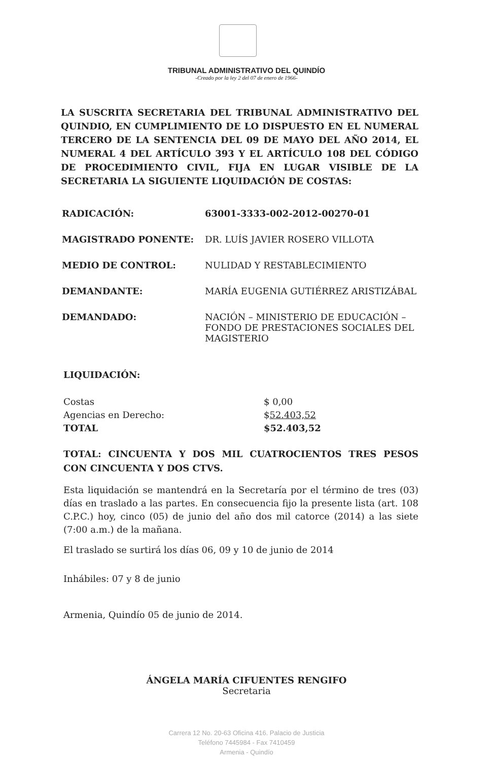TRIBUNAL ADMINISTRATIVO DEL QUINDÍO
-Creado por la ley 2 del 07 de enero de 1966-
LA SUSCRITA SECRETARIA DEL TRIBUNAL ADMINISTRATIVO DEL QUINDIO, EN CUMPLIMIENTO DE LO DISPUESTO EN EL NUMERAL TERCERO DE LA SENTENCIA DEL 09 DE MAYO DEL AÑO 2014, EL NUMERAL 4 DEL ARTÍCULO 393 Y EL ARTÍCULO 108 DEL CÓDIGO DE PROCEDIMIENTO CIVIL, FIJA EN LUGAR VISIBLE DE LA SECRETARIA LA SIGUIENTE LIQUIDACIÓN DE COSTAS:
RADICACIÓN: 63001-3333-002-2012-00270-01
MAGISTRADO PONENTE: DR. LUÍS JAVIER ROSERO VILLOTA
MEDIO DE CONTROL: NULIDAD Y RESTABLECIMIENTO
DEMANDANTE: MARÍA EUGENIA GUTIÉRREZ ARISTIZÁBAL
DEMANDADO: NACIÓN – MINISTERIO DE EDUCACIÓN – FONDO DE PRESTACIONES SOCIALES DEL MAGISTERIO
LIQUIDACIÓN:
Costas $ 0,00
Agencias en Derecho: $52.403,52
TOTAL $52.403,52
TOTAL: CINCUENTA Y DOS MIL CUATROCIENTOS TRES PESOS CON CINCUENTA Y DOS CTVS.
Esta liquidación se mantendrá en la Secretaría por el término de tres (03) días en traslado a las partes. En consecuencia fijo la presente lista (art. 108 C.P.C.) hoy, cinco (05) de junio del año dos mil catorce (2014) a las siete (7:00 a.m.) de la mañana.
El traslado se surtirá los días 06, 09 y 10 de junio de 2014
Inhábiles: 07 y 8 de junio
Armenia, Quindío 05 de junio de 2014.
ÁNGELA MARÍA CIFUENTES RENGIFO
Secretaria
Carrera 12 No. 20-63 Oficina 416. Palacio de Justicia
Teléfono 7445984 - Fax 7410459
Armenia - Quindío